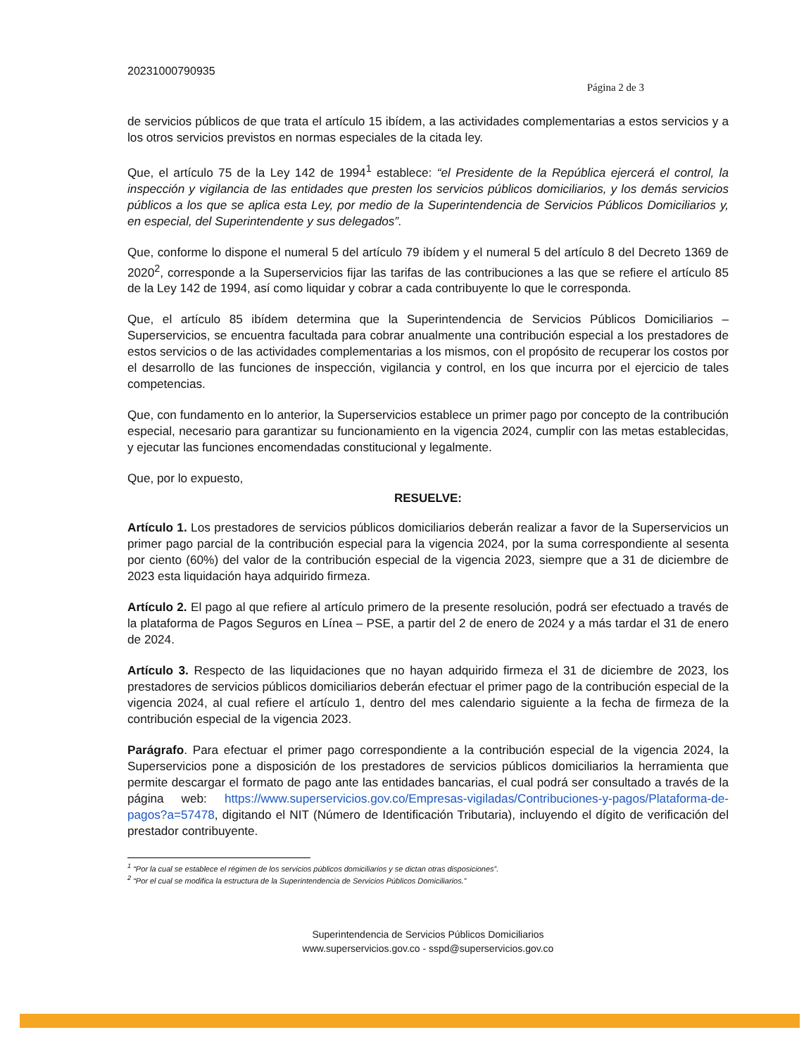20231000790935
Página 2 de 3
de servicios públicos de que trata el artículo 15 ibídem, a las actividades complementarias a estos servicios y a los otros servicios previstos en normas especiales de la citada ley.
Que, el artículo 75 de la Ley 142 de 1994<sup>1</sup> establece: “el Presidente de la República ejercerá el control, la inspección y vigilancia de las entidades que presten los servicios públicos domiciliarios, y los demás servicios públicos a los que se aplica esta Ley, por medio de la Superintendencia de Servicios Públicos Domiciliarios y, en especial, del Superintendente y sus delegados”.
Que, conforme lo dispone el numeral 5 del artículo 79 ibídem y el numeral 5 del artículo 8 del Decreto 1369 de 2020<sup>2</sup>, corresponde a la Superservicios fijar las tarifas de las contribuciones a las que se refiere el artículo 85 de la Ley 142 de 1994, así como liquidar y cobrar a cada contribuyente lo que le corresponda.
Que, el artículo 85 ibídem determina que la Superintendencia de Servicios Públicos Domiciliarios – Superservicios, se encuentra facultada para cobrar anualmente una contribución especial a los prestadores de estos servicios o de las actividades complementarias a los mismos, con el propósito de recuperar los costos por el desarrollo de las funciones de inspección, vigilancia y control, en los que incurra por el ejercicio de tales competencias.
Que, con fundamento en lo anterior, la Superservicios establece un primer pago por concepto de la contribución especial, necesario para garantizar su funcionamiento en la vigencia 2024, cumplir con las metas establecidas, y ejecutar las funciones encomendadas constitucional y legalmente.
Que, por lo expuesto,
RESUELVE:
Artículo 1. Los prestadores de servicios públicos domiciliarios deberán realizar a favor de la Superservicios un primer pago parcial de la contribución especial para la vigencia 2024, por la suma correspondiente al sesenta por ciento (60%) del valor de la contribución especial de la vigencia 2023, siempre que a 31 de diciembre de 2023 esta liquidación haya adquirido firmeza.
Artículo 2. El pago al que refiere al artículo primero de la presente resolución, podrá ser efectuado a través de la plataforma de Pagos Seguros en Línea – PSE, a partir del 2 de enero de 2024 y a más tardar el 31 de enero de 2024.
Artículo 3. Respecto de las liquidaciones que no hayan adquirido firmeza el 31 de diciembre de 2023, los prestadores de servicios públicos domiciliarios deberán efectuar el primer pago de la contribución especial de la vigencia 2024, al cual refiere el artículo 1, dentro del mes calendario siguiente a la fecha de firmeza de la contribución especial de la vigencia 2023.
Parágrafo. Para efectuar el primer pago correspondiente a la contribución especial de la vigencia 2024, la Superservicios pone a disposición de los prestadores de servicios públicos domiciliarios la herramienta que permite descargar el formato de pago ante las entidades bancarias, el cual podrá ser consultado a través de la página web: https://www.superservicios.gov.co/Empresas-vigiladas/Contribuciones-y-pagos/Plataforma-de-pagos?a=57478, digitando el NIT (Número de Identificación Tributaria), incluyendo el dígito de verificación del prestador contribuyente.
<sup>1</sup> “Por la cual se establece el régimen de los servicios públicos domiciliarios y se dictan otras disposiciones”.
<sup>2</sup> “Por el cual se modifica la estructura de la Superintendencia de Servicios Públicos Domiciliarios.”
Superintendencia de Servicios Públicos Domiciliarios
www.superservicios.gov.co - sspd@superservicios.gov.co